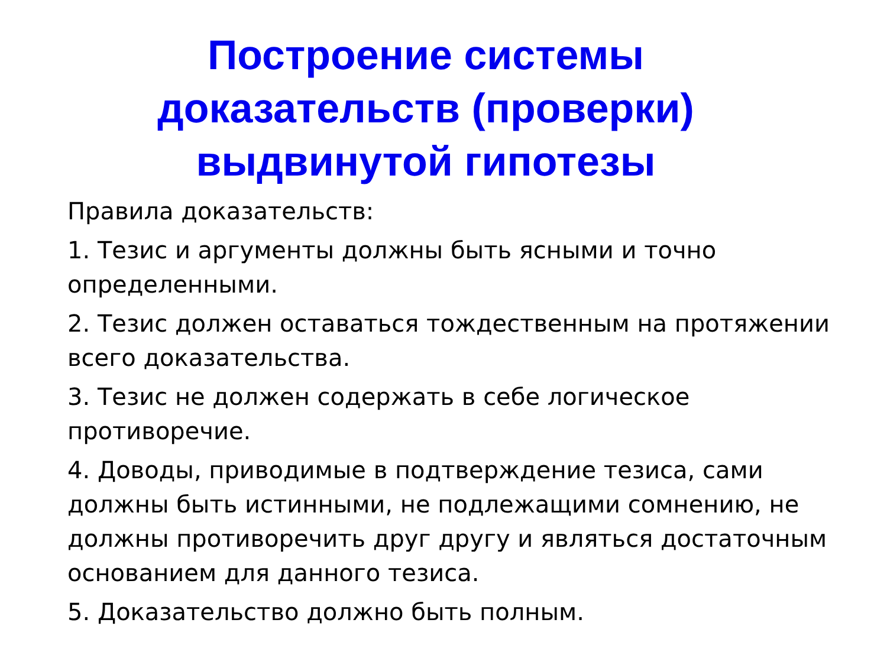Построение системы
доказательств (проверки)
выдвинутой гипотезы
Правила доказательств:
1. Тезис и аргументы должны быть ясными и точно определенными.
2. Тезис должен оставаться тождественным на протяжении всего доказательства.
3. Тезис не должен содержать в себе логическое противоречие.
4. Доводы, приводимые в подтверждение тезиса, сами должны быть истинными, не подлежащими сомнению, не должны противоречить друг другу и являться достаточным основанием для данного тезиса.
5. Доказательство должно быть полным.